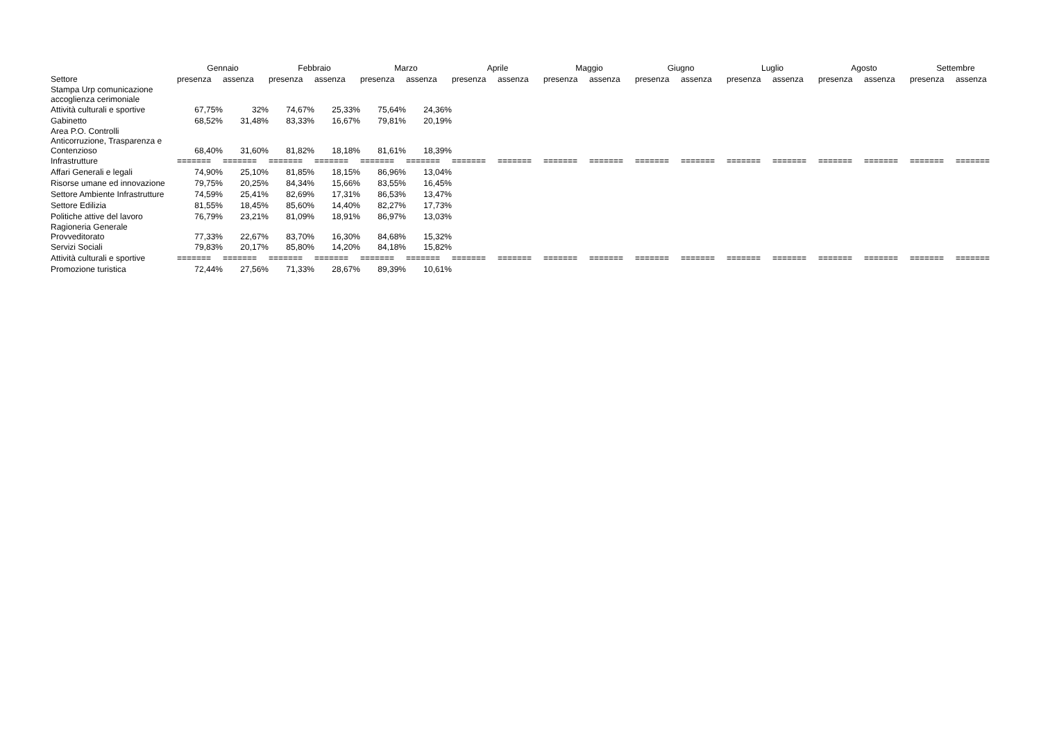| | Gennaio | | Febbraio | | Marzo | | Aprile | | Maggio | | Giugno | | Luglio | | Agosto | | Settembre | |
| --- | --- | --- | --- | --- | --- | --- | --- | --- | --- | --- | --- | --- | --- | --- | --- | --- | --- | --- |
| Settore | presenza | assenza | presenza | assenza | presenza | assenza | presenza | assenza | presenza | assenza | presenza | assenza | presenza | assenza | presenza | assenza | presenza | assenza |
| Stampa Urp comunicazione accoglienza cerimoniale | | | | | | | | | | | | | | | | | | |
| Attività culturali e sportive | 67,75% | 32% | 74,67% | 25,33% | 75,64% | 24,36% | | | | | | | | | | | | |
| Gabinetto | 68,52% | 31,48% | 83,33% | 16,67% | 79,81% | 20,19% | | | | | | | | | | | | |
| Area P.O. Controlli Anticorruzione, Trasparenza e Contenzioso | 68,40% | 31,60% | 81,82% | 18,18% | 81,61% | 18,39% | | | | | | | | | | | | |
| Infrastrutture | ======= | ======= | ======= | ======= | ======= | ======= | ======= | ======= | ======= | ======= | ======= | ======= | ======= | ======= | ======= | ======= | ======= | ======= |
| Affari Generali e legali | 74,90% | 25,10% | 81,85% | 18,15% | 86,96% | 13,04% | | | | | | | | | | | | |
| Risorse umane ed innovazione | 79,75% | 20,25% | 84,34% | 15,66% | 83,55% | 16,45% | | | | | | | | | | | | |
| Settore Ambiente Infrastrutture | 74,59% | 25,41% | 82,69% | 17,31% | 86,53% | 13,47% | | | | | | | | | | | | |
| Settore Edilizia | 81,55% | 18,45% | 85,60% | 14,40% | 82,27% | 17,73% | | | | | | | | | | | | |
| Politiche attive del lavoro | 76,79% | 23,21% | 81,09% | 18,91% | 86,97% | 13,03% | | | | | | | | | | | | |
| Ragioneria Generale Provveditorato | 77,33% | 22,67% | 83,70% | 16,30% | 84,68% | 15,32% | | | | | | | | | | | | |
| Servizi Sociali | 79,83% | 20,17% | 85,80% | 14,20% | 84,18% | 15,82% | | | | | | | | | | | | |
| Attività culturali e sportive | ======= | ======= | ======= | ======= | ======= | ======= | ======= | ======= | ======= | ======= | ======= | ======= | ======= | ======= | ======= | ======= | ======= | ======= |
| Promozione turistica | 72,44% | 27,56% | 71,33% | 28,67% | 89,39% | 10,61% | | | | | | | | | | | | |